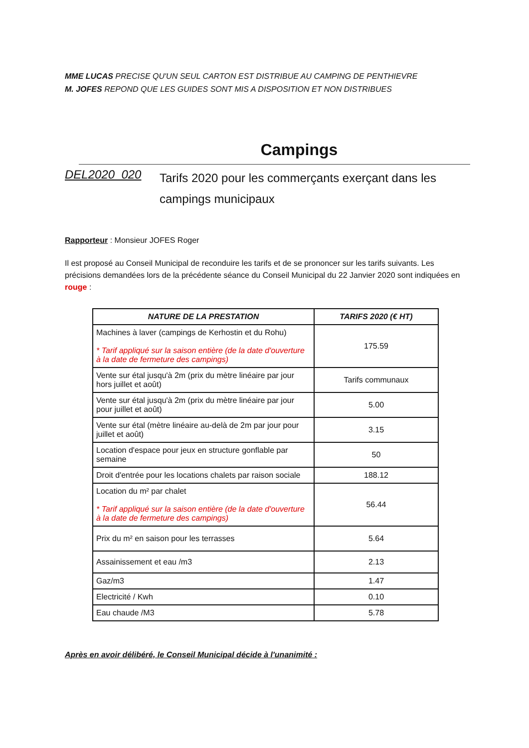MME LUCAS PRECISE QU'UN SEUL CARTON EST DISTRIBUE AU CAMPING DE PENTHIEVRE
M. JOFES REPOND QUE LES GUIDES SONT MIS A DISPOSITION ET NON DISTRIBUES
Campings
DEL2020_020
Tarifs 2020 pour les commerçants exerçant dans les campings municipaux
Rapporteur : Monsieur JOFES Roger
Il est proposé au Conseil Municipal de reconduire les tarifs et de se prononcer sur les tarifs suivants. Les précisions demandées lors de la précédente séance du Conseil Municipal du 22 Janvier 2020 sont indiquées en rouge :
| NATURE DE LA PRESTATION | TARIFS 2020 (€ HT) |
| --- | --- |
| Machines à laver (campings de Kerhostin et du Rohu) * Tarif appliqué sur la saison entière (de la date d'ouverture à la date de fermeture des campings) | 175.59 |
| Vente sur étal jusqu'à 2m (prix du mètre linéaire par jour hors juillet et août) | Tarifs communaux |
| Vente sur étal jusqu'à 2m (prix du mètre linéaire par jour pour juillet et août) | 5.00 |
| Vente sur étal (mètre linéaire au-delà de 2m par jour pour juillet et août) | 3.15 |
| Location d'espace pour jeux en structure gonflable par semaine | 50 |
| Droit d'entrée pour les locations chalets par raison sociale | 188.12 |
| Location du m² par chalet * Tarif appliqué sur la saison entière (de la date d'ouverture à la date de fermeture des campings) | 56.44 |
| Prix du m² en saison pour les terrasses | 5.64 |
| Assainissement et eau /m3 | 2.13 |
| Gaz/m3 | 1.47 |
| Electricité / Kwh | 0.10 |
| Eau chaude /M3 | 5.78 |
Après en avoir délibéré, le Conseil Municipal décide à l'unanimité :